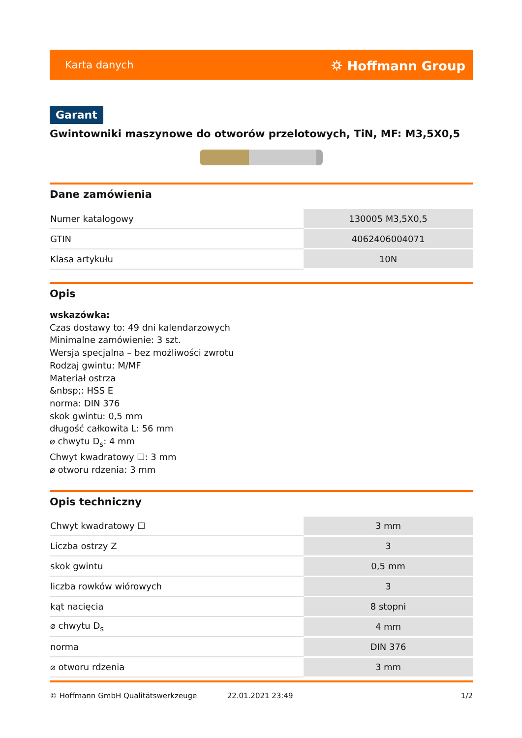Karta danych ⛭ Hoffmann Group
Garant
Gwintowniki maszynowe do otworów przelotowych, TiN, MF: M3,5X0,5
Dane zamówienia
| Numer katalogowy | 130005 M3,5X0,5 |
| GTIN | 4062406004071 |
| Klasa artykułu | 10N |
Opis
wskazówka:
Czas dostawy to: 49 dni kalendarzowych
Minimalne zamówienie: 3 szt.
Wersja specjalna – bez możliwości zwrotu
Rodzaj gwintu: M/MF
Materiał ostrza
&nbsp;: HSS E
norma: DIN 376
skok gwintu: 0,5 mm
długość całkowita L: 56 mm
⌀ chwytu D<sub>s</sub>: 4 mm
Chwyt kwadratowy ☐: 3 mm
⌀ otworu rdzenia: 3 mm
Opis techniczny
| Chwyt kwadratowy ☐ | 3 mm |
| Liczba ostrzy Z | 3 |
| skok gwintu | 0,5 mm |
| liczba rowków wiórowych | 3 |
| kąt nacięcia | 8 stopni |
| ⌀ chwytu D<sub>s</sub> | 4 mm |
| norma | DIN 376 |
| ⌀ otworu rdzenia | 3 mm |
© Hoffmann GmbH Qualitätswerkzeuge 22.01.2021 23:49 1/2